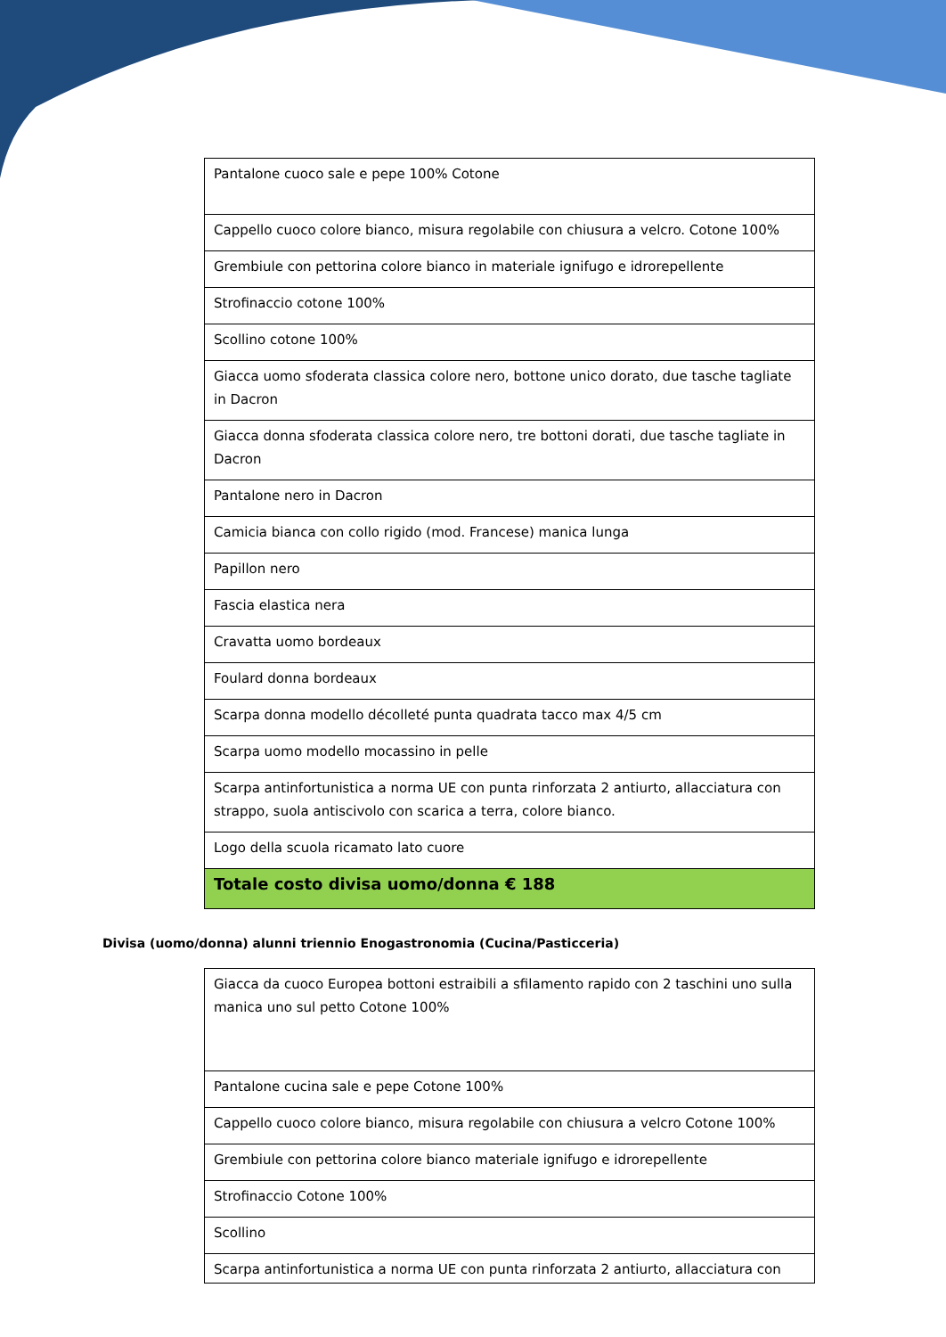| Pantalone cuoco sale e pepe 100% Cotone |
| Cappello cuoco colore bianco, misura regolabile con chiusura a velcro. Cotone 100% |
| Grembiule con pettorina colore bianco in materiale ignifugo e idrorepellente |
| Strofinaccio cotone 100% |
| Scollino cotone 100% |
| Giacca uomo sfoderata classica colore nero, bottone unico dorato, due tasche tagliate in Dacron |
| Giacca donna sfoderata classica colore nero, tre bottoni dorati, due tasche tagliate in Dacron |
| Pantalone nero in Dacron |
| Camicia bianca con collo rigido (mod. Francese) manica lunga |
| Papillon nero |
| Fascia elastica nera |
| Cravatta uomo bordeaux |
| Foulard donna bordeaux |
| Scarpa donna modello décolleté punta quadrata tacco max 4/5 cm |
| Scarpa uomo modello mocassino in pelle |
| Scarpa antinfortunistica a norma UE con punta rinforzata 2 antiurto, allacciatura con strappo, suola antiscivolo con scarica a terra, colore bianco. |
| Logo della scuola ricamato lato cuore |
| Totale costo divisa uomo/donna € 188 |
Divisa (uomo/donna) alunni triennio Enogastronomia (Cucina/Pasticceria)
| Giacca da cuoco Europea bottoni estraibili a sfilamento rapido con 2 taschini uno sulla manica uno sul petto Cotone 100% |
| Pantalone cucina sale e pepe Cotone 100% |
| Cappello cuoco colore bianco, misura regolabile con chiusura a velcro Cotone 100% |
| Grembiule con pettorina colore bianco materiale ignifugo e idrorepellente |
| Strofinaccio Cotone 100% |
| Scollino |
| Scarpa antinfortunistica a norma UE con punta rinforzata 2 antiurto, allacciatura con |